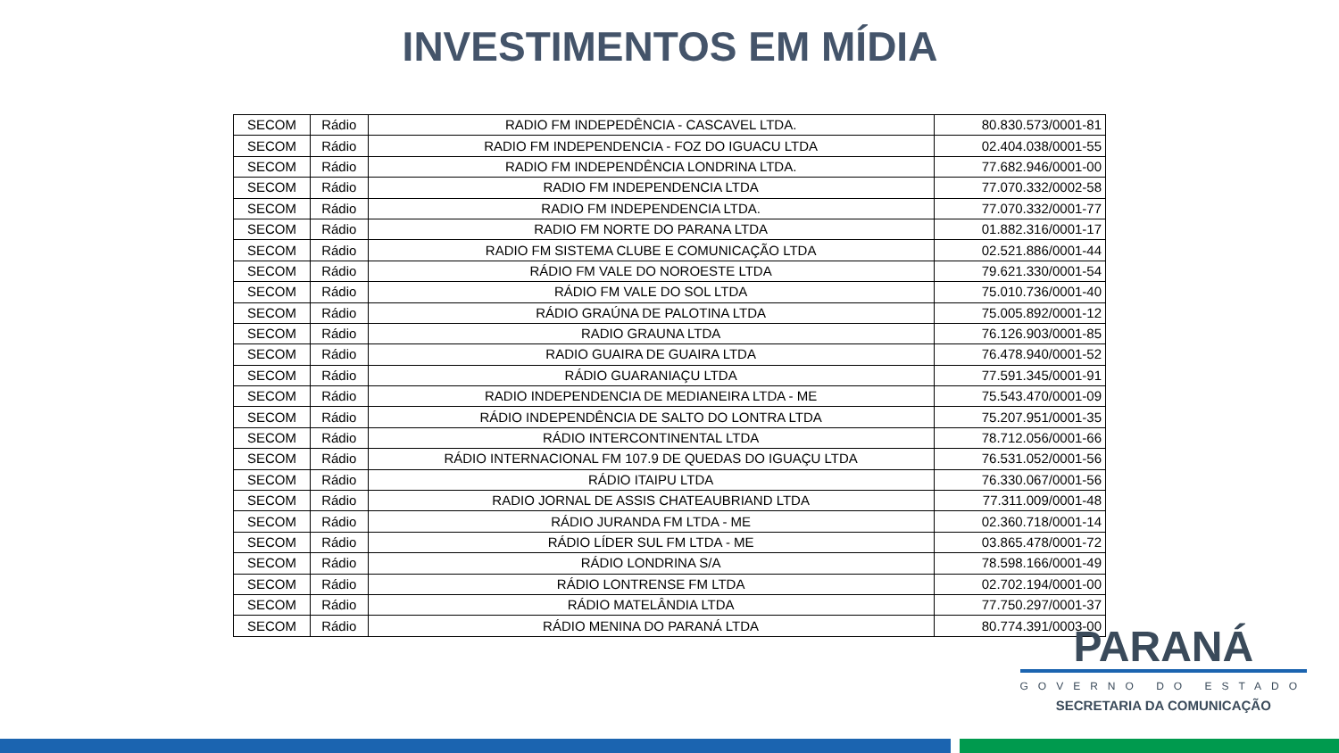INVESTIMENTOS EM MÍDIA
| SECOM | Rádio | RADIO FM INDEPEDÊNCIA - CASCAVEL LTDA. | 80.830.573/0001-81 |
| SECOM | Rádio | RADIO FM INDEPENDENCIA - FOZ DO IGUACU LTDA | 02.404.038/0001-55 |
| SECOM | Rádio | RADIO FM INDEPENDÊNCIA LONDRINA LTDA. | 77.682.946/0001-00 |
| SECOM | Rádio | RADIO FM INDEPENDENCIA LTDA | 77.070.332/0002-58 |
| SECOM | Rádio | RADIO FM INDEPENDENCIA LTDA. | 77.070.332/0001-77 |
| SECOM | Rádio | RADIO FM NORTE DO PARANA LTDA | 01.882.316/0001-17 |
| SECOM | Rádio | RADIO FM SISTEMA CLUBE E COMUNICAÇÃO LTDA | 02.521.886/0001-44 |
| SECOM | Rádio | RÁDIO FM VALE DO NOROESTE LTDA | 79.621.330/0001-54 |
| SECOM | Rádio | RÁDIO FM VALE DO SOL LTDA | 75.010.736/0001-40 |
| SECOM | Rádio | RÁDIO GRAÚNA DE PALOTINA LTDA | 75.005.892/0001-12 |
| SECOM | Rádio | RADIO GRAUNA LTDA | 76.126.903/0001-85 |
| SECOM | Rádio | RADIO GUAIRA DE GUAIRA LTDA | 76.478.940/0001-52 |
| SECOM | Rádio | RÁDIO GUARANIAÇU LTDA | 77.591.345/0001-91 |
| SECOM | Rádio | RADIO INDEPENDENCIA DE MEDIANEIRA LTDA - ME | 75.543.470/0001-09 |
| SECOM | Rádio | RÁDIO INDEPENDÊNCIA DE SALTO DO LONTRA LTDA | 75.207.951/0001-35 |
| SECOM | Rádio | RÁDIO INTERCONTINENTAL LTDA | 78.712.056/0001-66 |
| SECOM | Rádio | RÁDIO INTERNACIONAL FM 107.9 DE QUEDAS DO IGUAÇU LTDA | 76.531.052/0001-56 |
| SECOM | Rádio | RÁDIO ITAIPU LTDA | 76.330.067/0001-56 |
| SECOM | Rádio | RADIO JORNAL DE ASSIS CHATEAUBRIAND LTDA | 77.311.009/0001-48 |
| SECOM | Rádio | RÁDIO JURANDA FM LTDA - ME | 02.360.718/0001-14 |
| SECOM | Rádio | RÁDIO LÍDER SUL FM LTDA - ME | 03.865.478/0001-72 |
| SECOM | Rádio | RÁDIO LONDRINA S/A | 78.598.166/0001-49 |
| SECOM | Rádio | RÁDIO LONTRENSE FM LTDA | 02.702.194/0001-00 |
| SECOM | Rádio | RÁDIO MATELÂNDIA LTDA | 77.750.297/0001-37 |
| SECOM | Rádio | RÁDIO MENINA DO PARANÁ LTDA | 80.774.391/0003-00 |
PARANÁ
GOVERNO DO ESTADO
SECRETARIA DA COMUNICAÇÃO